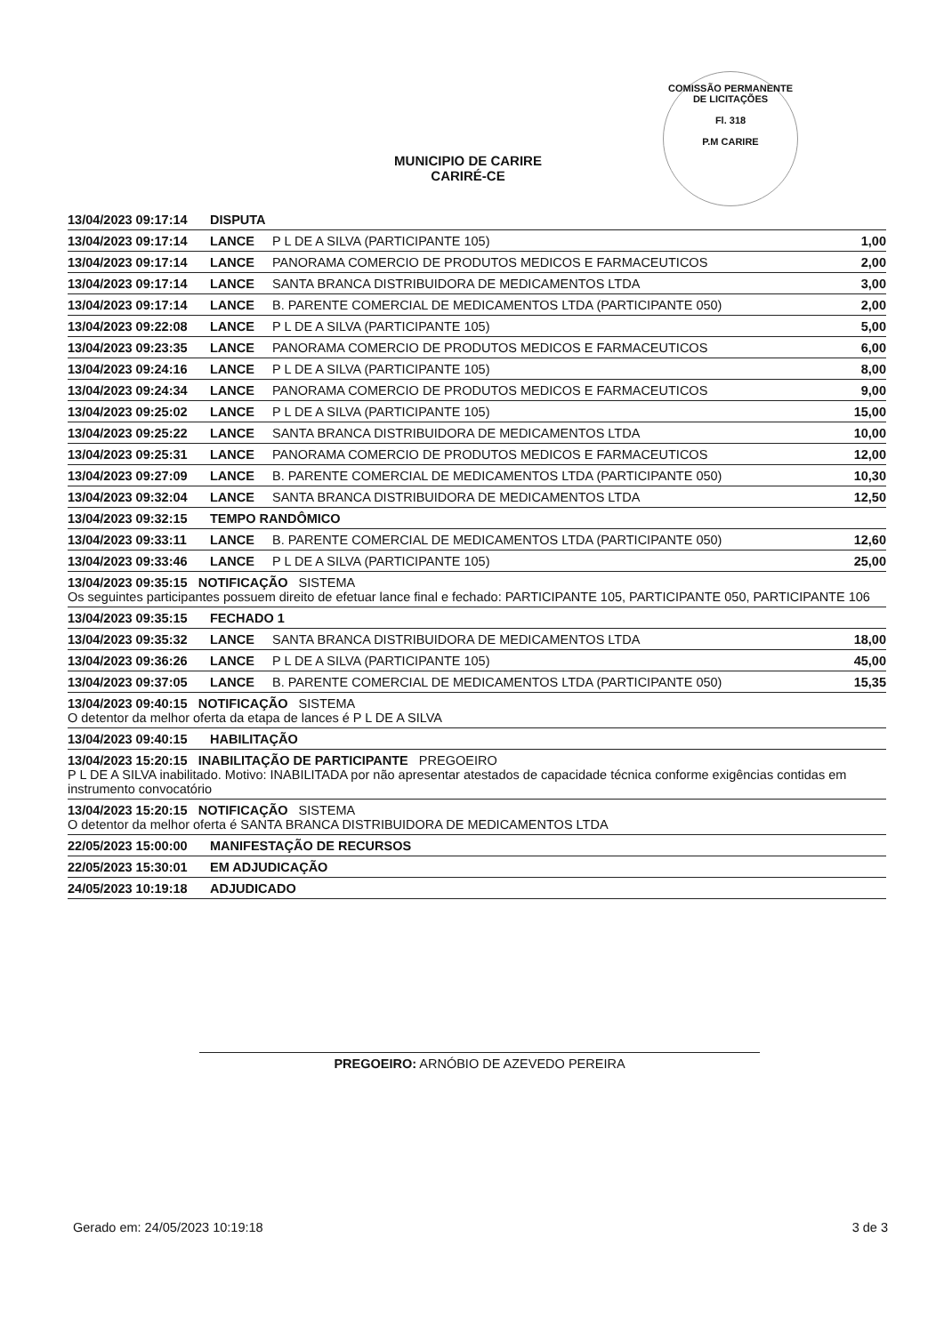COMISSÃO PERMANENTE DE LICITAÇÕES
Fl. 318
P.M CARIRE
MUNICIPIO DE CARIRE
CARIRÉ-CE
| 13/04/2023 09:17:14 | DISPUTA | | |
| 13/04/2023 09:17:14 | LANCE | P L DE A SILVA (PARTICIPANTE 105) | 1,00 |
| 13/04/2023 09:17:14 | LANCE | PANORAMA COMERCIO DE PRODUTOS MEDICOS E FARMACEUTICOS | 2,00 |
| 13/04/2023 09:17:14 | LANCE | SANTA BRANCA DISTRIBUIDORA DE MEDICAMENTOS LTDA | 3,00 |
| 13/04/2023 09:17:14 | LANCE | B. PARENTE COMERCIAL DE MEDICAMENTOS LTDA (PARTICIPANTE 050) | 2,00 |
| 13/04/2023 09:22:08 | LANCE | P L DE A SILVA (PARTICIPANTE 105) | 5,00 |
| 13/04/2023 09:23:35 | LANCE | PANORAMA COMERCIO DE PRODUTOS MEDICOS E FARMACEUTICOS | 6,00 |
| 13/04/2023 09:24:16 | LANCE | P L DE A SILVA (PARTICIPANTE 105) | 8,00 |
| 13/04/2023 09:24:34 | LANCE | PANORAMA COMERCIO DE PRODUTOS MEDICOS E FARMACEUTICOS | 9,00 |
| 13/04/2023 09:25:02 | LANCE | P L DE A SILVA (PARTICIPANTE 105) | 15,00 |
| 13/04/2023 09:25:22 | LANCE | SANTA BRANCA DISTRIBUIDORA DE MEDICAMENTOS LTDA | 10,00 |
| 13/04/2023 09:25:31 | LANCE | PANORAMA COMERCIO DE PRODUTOS MEDICOS E FARMACEUTICOS | 12,00 |
| 13/04/2023 09:27:09 | LANCE | B. PARENTE COMERCIAL DE MEDICAMENTOS LTDA (PARTICIPANTE 050) | 10,30 |
| 13/04/2023 09:32:04 | LANCE | SANTA BRANCA DISTRIBUIDORA DE MEDICAMENTOS LTDA | 12,50 |
| 13/04/2023 09:32:15 | TEMPO RANDÔMICO | | |
| 13/04/2023 09:33:11 | LANCE | B. PARENTE COMERCIAL DE MEDICAMENTOS LTDA (PARTICIPANTE 050) | 12,60 |
| 13/04/2023 09:33:46 | LANCE | P L DE A SILVA (PARTICIPANTE 105) | 25,00 |
| 13/04/2023 09:35:15 NOTIFICAÇÃO SISTEMA Os seguintes participantes possuem direito de efetuar lance final e fechado: PARTICIPANTE 105, PARTICIPANTE 050, PARTICIPANTE 106 | | | |
| 13/04/2023 09:35:15 | FECHADO 1 | | |
| 13/04/2023 09:35:32 | LANCE | SANTA BRANCA DISTRIBUIDORA DE MEDICAMENTOS LTDA | 18,00 |
| 13/04/2023 09:36:26 | LANCE | P L DE A SILVA (PARTICIPANTE 105) | 45,00 |
| 13/04/2023 09:37:05 | LANCE | B. PARENTE COMERCIAL DE MEDICAMENTOS LTDA (PARTICIPANTE 050) | 15,35 |
| 13/04/2023 09:40:15 NOTIFICAÇÃO SISTEMA O detentor da melhor oferta da etapa de lances é P L DE A SILVA | | | |
| 13/04/2023 09:40:15 | HABILITAÇÃO | | |
| 13/04/2023 15:20:15 INABILITAÇÃO DE PARTICIPANTE PREGOEIRO P L DE A SILVA inabilitado. Motivo: INABILITADA por não apresentar atestados de capacidade técnica conforme exigências contidas em instrumento convocatório | | | |
| 13/04/2023 15:20:15 NOTIFICAÇÃO SISTEMA O detentor da melhor oferta é SANTA BRANCA DISTRIBUIDORA DE MEDICAMENTOS LTDA | | | |
| 22/05/2023 15:00:00 | MANIFESTAÇÃO DE RECURSOS | | |
| 22/05/2023 15:30:01 | EM ADJUDICAÇÃO | | |
| 24/05/2023 10:19:18 | ADJUDICADO | | |
PREGOEIRO: ARNÓBIO DE AZEVEDO PEREIRA
Gerado em: 24/05/2023 10:19:18 3 de 3